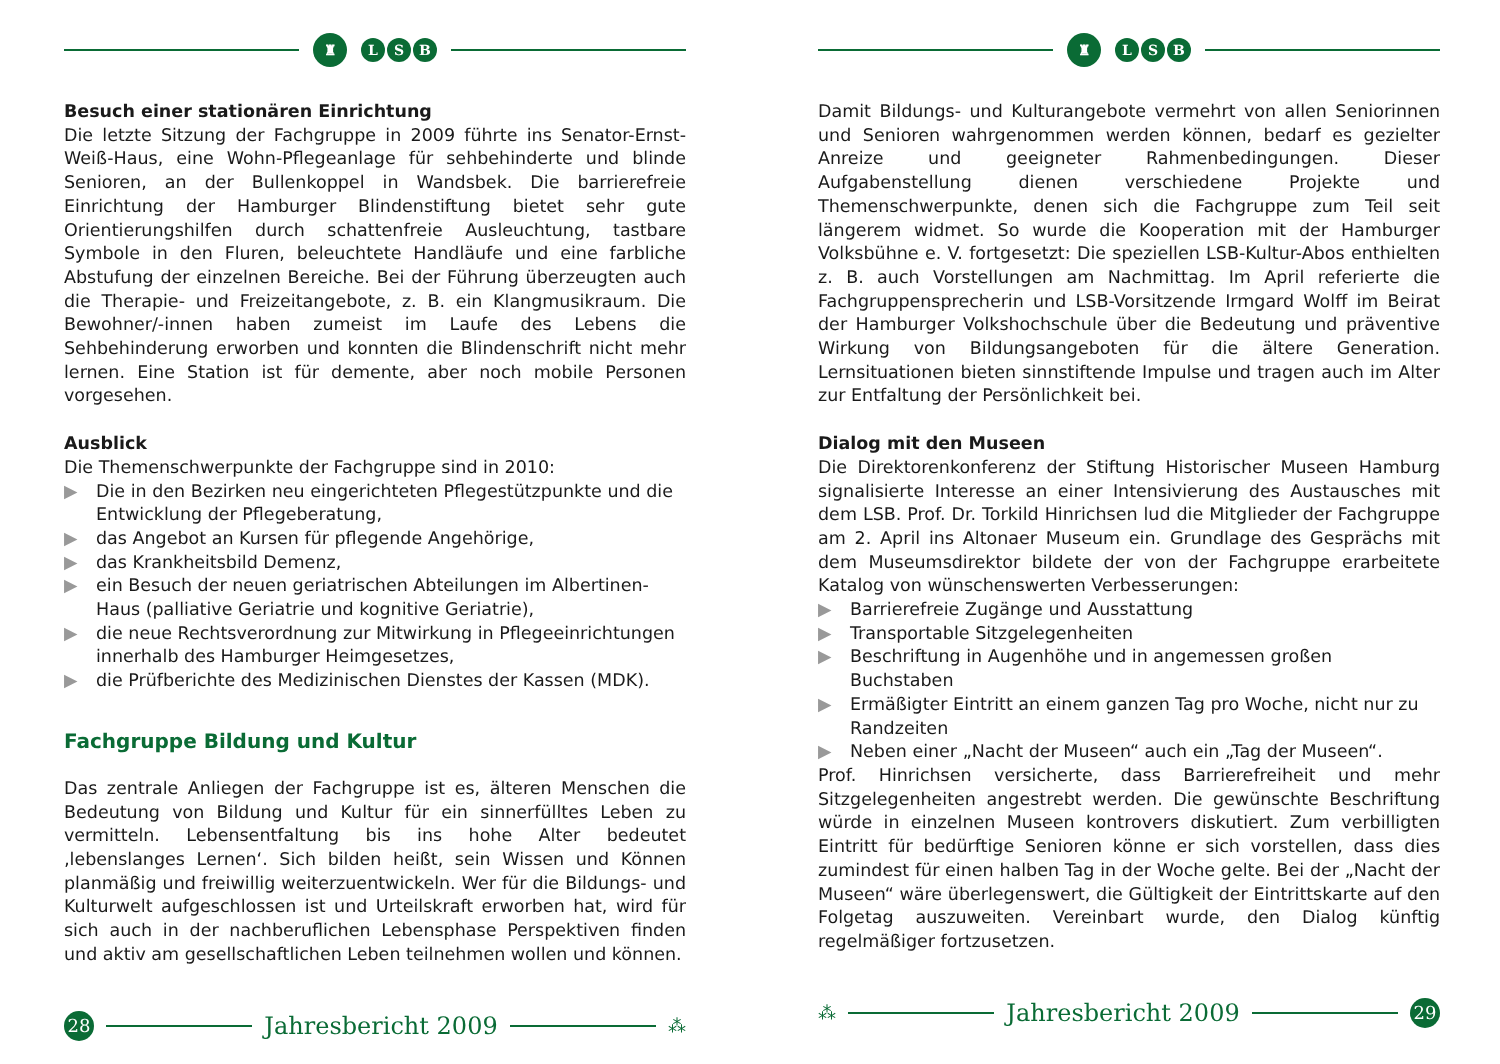♜
L S B
Besuch einer stationären Einrichtung
Die letzte Sitzung der Fachgruppe in 2009 führte ins Senator-Ernst-Weiß-Haus, eine Wohn-Pflegeanlage für sehbehinderte und blinde Senioren, an der Bullenkoppel in Wandsbek. Die barrierefreie Einrichtung der Hamburger Blindenstiftung bietet sehr gute Orientierungshilfen durch schattenfreie Ausleuchtung, tastbare Symbole in den Fluren, beleuchtete Handläufe und eine farbliche Abstufung der einzelnen Bereiche. Bei der Führung überzeugten auch die Therapie- und Freizeitangebote, z. B. ein Klangmusikraum. Die Bewohner/-innen haben zumeist im Laufe des Lebens die Sehbehinderung erworben und konnten die Blindenschrift nicht mehr lernen. Eine Station ist für demente, aber noch mobile Personen vorgesehen.
Ausblick
Die Themenschwerpunkte der Fachgruppe sind in 2010:
▶ Die in den Bezirken neu eingerichteten Pflegestützpunkte und die Entwicklung der Pflegeberatung,
▶ das Angebot an Kursen für pflegende Angehörige,
▶ das Krankheitsbild Demenz,
▶ ein Besuch der neuen geriatrischen Abteilungen im Albertinen-Haus (palliative Geriatrie und kognitive Geriatrie),
▶ die neue Rechtsverordnung zur Mitwirkung in Pflegeeinrichtungen innerhalb des Hamburger Heimgesetzes,
▶ die Prüfberichte des Medizinischen Dienstes der Kassen (MDK).
Fachgruppe Bildung und Kultur
Das zentrale Anliegen der Fachgruppe ist es, älteren Menschen die Bedeutung von Bildung und Kultur für ein sinnerfülltes Leben zu vermitteln. Lebensentfaltung bis ins hohe Alter bedeutet ‚lebenslanges Lernen‘. Sich bilden heißt, sein Wissen und Können planmäßig und freiwillig weiterzuentwickeln. Wer für die Bildungs- und Kulturwelt aufgeschlossen ist und Urteilskraft erworben hat, wird für sich auch in der nachberuflichen Lebensphase Perspektiven finden und aktiv am gesellschaftlichen Leben teilnehmen wollen und können.
28
Jahresbericht 2009
⁂
♜
L S B
Damit Bildungs- und Kulturangebote vermehrt von allen Seniorinnen und Senioren wahrgenommen werden können, bedarf es gezielter Anreize und geeigneter Rahmenbedingungen. Dieser Aufgabenstellung dienen verschiedene Projekte und Themenschwerpunkte, denen sich die Fachgruppe zum Teil seit längerem widmet. So wurde die Kooperation mit der Hamburger Volksbühne e. V. fortgesetzt: Die speziellen LSB-Kultur-Abos enthielten z. B. auch Vorstellungen am Nachmittag. Im April referierte die Fachgruppensprecherin und LSB-Vorsitzende Irmgard Wolff im Beirat der Hamburger Volkshochschule über die Bedeutung und präventive Wirkung von Bildungsangeboten für die ältere Generation. Lernsituationen bieten sinnstiftende Impulse und tragen auch im Alter zur Entfaltung der Persönlichkeit bei.
Dialog mit den Museen
Die Direktorenkonferenz der Stiftung Historischer Museen Hamburg signalisierte Interesse an einer Intensivierung des Austausches mit dem LSB. Prof. Dr. Torkild Hinrichsen lud die Mitglieder der Fachgruppe am 2. April ins Altonaer Museum ein. Grundlage des Gesprächs mit dem Museumsdirektor bildete der von der Fachgruppe erarbeitete Katalog von wünschenswerten Verbesserungen:
▶ Barrierefreie Zugänge und Ausstattung
▶ Transportable Sitzgelegenheiten
▶ Beschriftung in Augenhöhe und in angemessen großen Buchstaben
▶ Ermäßigter Eintritt an einem ganzen Tag pro Woche, nicht nur zu Randzeiten
▶ Neben einer „Nacht der Museen“ auch ein „Tag der Museen“.
Prof. Hinrichsen versicherte, dass Barrierefreiheit und mehr Sitzgelegenheiten angestrebt werden. Die gewünschte Beschriftung würde in einzelnen Museen kontrovers diskutiert. Zum verbilligten Eintritt für bedürftige Senioren könne er sich vorstellen, dass dies zumindest für einen halben Tag in der Woche gelte. Bei der „Nacht der Museen“ wäre überlegenswert, die Gültigkeit der Eintrittskarte auf den Folgetag auszuweiten. Vereinbart wurde, den Dialog künftig regelmäßiger fortzusetzen.
⁂
Jahresbericht 2009
29